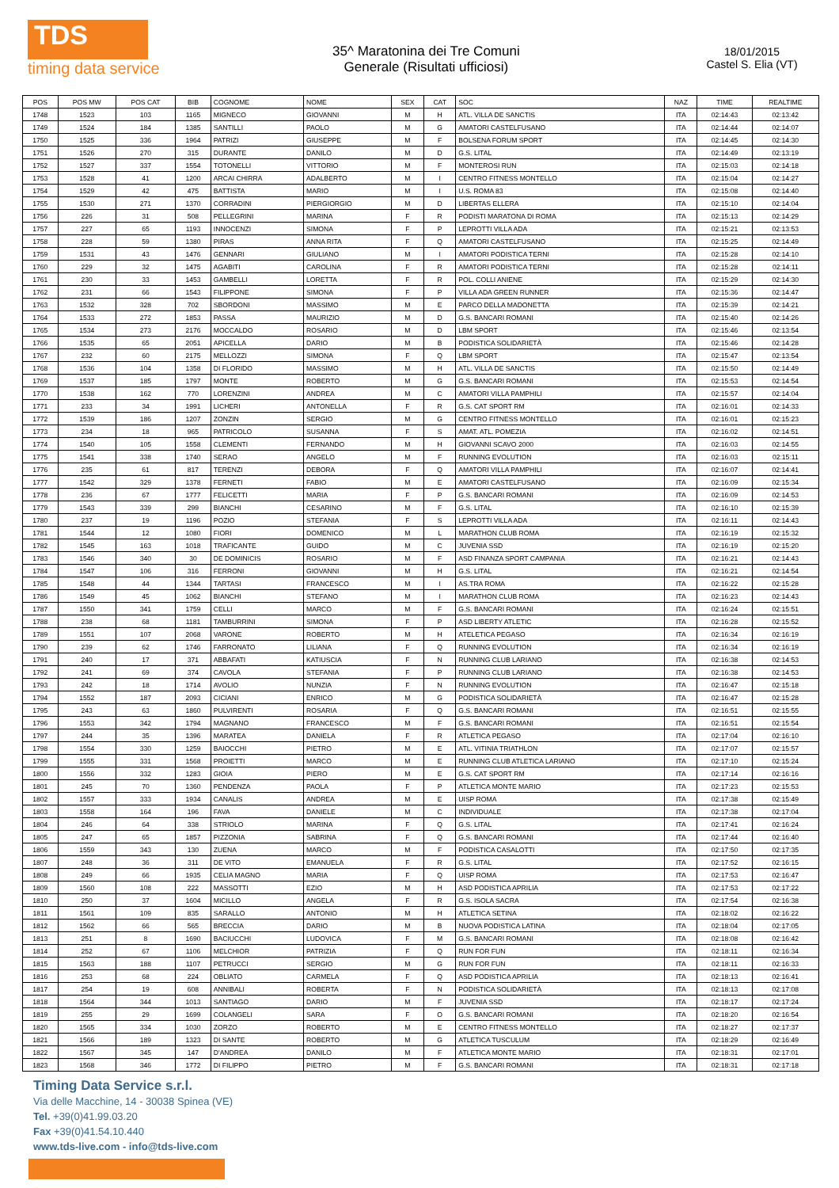TDS
timing data service
35^ Maratonina dei Tre Comuni
Generale (Risultati ufficiosi)
18/01/2015
Castel S. Elia (VT)
| POS | POS MW | POS CAT | BIB | COGNOME | NOME | SEX | CAT | SOC | NAZ | TIME | REALTIME |
| --- | --- | --- | --- | --- | --- | --- | --- | --- | --- | --- | --- |
| 1748 | 1523 | 103 | 1165 | MIGNECO | GIOVANNI | M | H | ATL. VILLA DE SANCTIS | ITA | 02:14:43 | 02:13:42 |
| 1749 | 1524 | 184 | 1385 | SANTILLI | PAOLO | M | G | AMATORI CASTELFUSANO | ITA | 02:14:44 | 02:14:07 |
| 1750 | 1525 | 336 | 1964 | PATRIZI | GIUSEPPE | M | F | BOLSENA FORUM SPORT | ITA | 02:14:45 | 02:14:30 |
| 1751 | 1526 | 270 | 315 | DURANTE | DANILO | M | D | G.S. LITAL | ITA | 02:14:49 | 02:13:19 |
| 1752 | 1527 | 337 | 1554 | TOTONELLI | VITTORIO | M | F | MONTEROSI RUN | ITA | 02:15:03 | 02:14:18 |
| 1753 | 1528 | 41 | 1200 | ARCAI CHIRRA | ADALBERTO | M | I | CENTRO FITNESS MONTELLO | ITA | 02:15:04 | 02:14:27 |
| 1754 | 1529 | 42 | 475 | BATTISTA | MARIO | M | I | U.S. ROMA 83 | ITA | 02:15:08 | 02:14:40 |
| 1755 | 1530 | 271 | 1370 | CORRADINI | PIERGIORGIO | M | D | LIBERTAS ELLERA | ITA | 02:15:10 | 02:14:04 |
| 1756 | 226 | 31 | 508 | PELLEGRINI | MARINA | F | R | PODISTI MARATONA DI ROMA | ITA | 02:15:13 | 02:14:29 |
| 1757 | 227 | 65 | 1193 | INNOCENZI | SIMONA | F | P | LEPROTTI VILLA ADA | ITA | 02:15:21 | 02:13:53 |
| 1758 | 228 | 59 | 1380 | PIRAS | ANNA RITA | F | Q | AMATORI CASTELFUSANO | ITA | 02:15:25 | 02:14:49 |
| 1759 | 1531 | 43 | 1476 | GENNARI | GIULIANO | M | I | AMATORI PODISTICA TERNI | ITA | 02:15:28 | 02:14:10 |
| 1760 | 229 | 32 | 1475 | AGABITI | CAROLINA | F | R | AMATORI PODISTICA TERNI | ITA | 02:15:28 | 02:14:11 |
| 1761 | 230 | 33 | 1453 | GAMBELLI | LORETTA | F | R | POL. COLLI ANIENE | ITA | 02:15:29 | 02:14:30 |
| 1762 | 231 | 66 | 1543 | FILIPPONE | SIMONA | F | P | VILLA ADA GREEN RUNNER | ITA | 02:15:36 | 02:14:47 |
| 1763 | 1532 | 328 | 702 | SBORDONI | MASSIMO | M | E | PARCO DELLA MADONETTA | ITA | 02:15:39 | 02:14:21 |
| 1764 | 1533 | 272 | 1853 | PASSA | MAURIZIO | M | D | G.S. BANCARI ROMANI | ITA | 02:15:40 | 02:14:26 |
| 1765 | 1534 | 273 | 2176 | MOCCALDO | ROSARIO | M | D | LBM SPORT | ITA | 02:15:46 | 02:13:54 |
| 1766 | 1535 | 65 | 2051 | APICELLA | DARIO | M | B | PODISTICA SOLIDARIETÀ | ITA | 02:15:46 | 02:14:28 |
| 1767 | 232 | 60 | 2175 | MELLOZZI | SIMONA | F | Q | LBM SPORT | ITA | 02:15:47 | 02:13:54 |
| 1768 | 1536 | 104 | 1358 | DI FLORIDO | MASSIMO | M | H | ATL. VILLA DE SANCTIS | ITA | 02:15:50 | 02:14:49 |
| 1769 | 1537 | 185 | 1797 | MONTE | ROBERTO | M | G | G.S. BANCARI ROMANI | ITA | 02:15:53 | 02:14:54 |
| 1770 | 1538 | 162 | 770 | LORENZINI | ANDREA | M | C | AMATORI VILLA PAMPHILI | ITA | 02:15:57 | 02:14:04 |
| 1771 | 233 | 34 | 1991 | LICHERI | ANTONELLA | F | R | G.S. CAT SPORT RM | ITA | 02:16:01 | 02:14:33 |
| 1772 | 1539 | 186 | 1207 | ZONZIN | SERGIO | M | G | CENTRO FITNESS MONTELLO | ITA | 02:16:01 | 02:15:23 |
| 1773 | 234 | 18 | 965 | PATRICOLO | SUSANNA | F | S | AMAT. ATL. POMEZIA | ITA | 02:16:02 | 02:14:51 |
| 1774 | 1540 | 105 | 1558 | CLEMENTI | FERNANDO | M | H | GIOVANNI SCAVO 2000 | ITA | 02:16:03 | 02:14:55 |
| 1775 | 1541 | 338 | 1740 | SERAO | ANGELO | M | F | RUNNING EVOLUTION | ITA | 02:16:03 | 02:15:11 |
| 1776 | 235 | 61 | 817 | TERENZI | DEBORA | F | Q | AMATORI VILLA PAMPHILI | ITA | 02:16:07 | 02:14:41 |
| 1777 | 1542 | 329 | 1378 | FERNETI | FABIO | M | E | AMATORI CASTELFUSANO | ITA | 02:16:09 | 02:15:34 |
| 1778 | 236 | 67 | 1777 | FELICETTI | MARIA | F | P | G.S. BANCARI ROMANI | ITA | 02:16:09 | 02:14:53 |
| 1779 | 1543 | 339 | 299 | BIANCHI | CESARINO | M | F | G.S. LITAL | ITA | 02:16:10 | 02:15:39 |
| 1780 | 237 | 19 | 1196 | POZIO | STEFANIA | F | S | LEPROTTI VILLA ADA | ITA | 02:16:11 | 02:14:43 |
| 1781 | 1544 | 12 | 1080 | FIORI | DOMENICO | M | L | MARATHON CLUB ROMA | ITA | 02:16:19 | 02:15:32 |
| 1782 | 1545 | 163 | 1018 | TRAFICANTE | GUIDO | M | C | JUVENIA SSD | ITA | 02:16:19 | 02:15:20 |
| 1783 | 1546 | 340 | 30 | DE DOMINICIS | ROSARIO | M | F | ASD FINANZA SPORT CAMPANIA | ITA | 02:16:21 | 02:14:43 |
| 1784 | 1547 | 106 | 316 | FERRONI | GIOVANNI | M | H | G.S. LITAL | ITA | 02:16:21 | 02:14:54 |
| 1785 | 1548 | 44 | 1344 | TARTASI | FRANCESCO | M | I | AS.TRA ROMA | ITA | 02:16:22 | 02:15:28 |
| 1786 | 1549 | 45 | 1062 | BIANCHI | STEFANO | M | I | MARATHON CLUB ROMA | ITA | 02:16:23 | 02:14:43 |
| 1787 | 1550 | 341 | 1759 | CELLI | MARCO | M | F | G.S. BANCARI ROMANI | ITA | 02:16:24 | 02:15:51 |
| 1788 | 238 | 68 | 1181 | TAMBURRINI | SIMONA | F | P | ASD LIBERTY ATLETIC | ITA | 02:16:28 | 02:15:52 |
| 1789 | 1551 | 107 | 2068 | VARONE | ROBERTO | M | H | ATELETICA PEGASO | ITA | 02:16:34 | 02:16:19 |
| 1790 | 239 | 62 | 1746 | FARRONATO | LILIANA | F | Q | RUNNING EVOLUTION | ITA | 02:16:34 | 02:16:19 |
| 1791 | 240 | 17 | 371 | ABBAFATI | KATIUSCIA | F | N | RUNNING CLUB LARIANO | ITA | 02:16:38 | 02:14:53 |
| 1792 | 241 | 69 | 374 | CAVOLA | STEFANIA | F | P | RUNNING CLUB LARIANO | ITA | 02:16:38 | 02:14:53 |
| 1793 | 242 | 18 | 1714 | AVOLIO | NUNZIA | F | N | RUNNING EVOLUTION | ITA | 02:16:47 | 02:15:18 |
| 1794 | 1552 | 187 | 2093 | CICIANI | ENRICO | M | G | PODISTICA SOLIDARIETÀ | ITA | 02:16:47 | 02:15:28 |
| 1795 | 243 | 63 | 1860 | PULVIRENTI | ROSARIA | F | Q | G.S. BANCARI ROMANI | ITA | 02:16:51 | 02:15:55 |
| 1796 | 1553 | 342 | 1794 | MAGNANO | FRANCESCO | M | F | G.S. BANCARI ROMANI | ITA | 02:16:51 | 02:15:54 |
| 1797 | 244 | 35 | 1396 | MARATEA | DANIELA | F | R | ATLETICA PEGASO | ITA | 02:17:04 | 02:16:10 |
| 1798 | 1554 | 330 | 1259 | BAIOCCHI | PIETRO | M | E | ATL. VITINIA TRIATHLON | ITA | 02:17:07 | 02:15:57 |
| 1799 | 1555 | 331 | 1568 | PROIETTI | MARCO | M | E | RUNNING CLUB ATLETICA LARIANO | ITA | 02:17:10 | 02:15:24 |
| 1800 | 1556 | 332 | 1283 | GIOIA | PIERO | M | E | G.S. CAT SPORT RM | ITA | 02:17:14 | 02:16:16 |
| 1801 | 245 | 70 | 1360 | PENDENZA | PAOLA | F | P | ATLETICA MONTE MARIO | ITA | 02:17:23 | 02:15:53 |
| 1802 | 1557 | 333 | 1934 | CANALIS | ANDREA | M | E | UISP ROMA | ITA | 02:17:38 | 02:15:49 |
| 1803 | 1558 | 164 | 196 | FAVA | DANIELE | M | C | INDIVIDUALE | ITA | 02:17:38 | 02:17:04 |
| 1804 | 246 | 64 | 338 | STRIOLO | MARINA | F | Q | G.S. LITAL | ITA | 02:17:41 | 02:16:24 |
| 1805 | 247 | 65 | 1857 | PIZZONIA | SABRINA | F | Q | G.S. BANCARI ROMANI | ITA | 02:17:44 | 02:16:40 |
| 1806 | 1559 | 343 | 130 | ZUENA | MARCO | M | F | PODISTICA CASALOTTI | ITA | 02:17:50 | 02:17:35 |
| 1807 | 248 | 36 | 311 | DE VITO | EMANUELA | F | R | G.S. LITAL | ITA | 02:17:52 | 02:16:15 |
| 1808 | 249 | 66 | 1935 | CELIA MAGNO | MARIA | F | Q | UISP ROMA | ITA | 02:17:53 | 02:16:47 |
| 1809 | 1560 | 108 | 222 | MASSOTTI | EZIO | M | H | ASD PODISTICA APRILIA | ITA | 02:17:53 | 02:17:22 |
| 1810 | 250 | 37 | 1604 | MICILLO | ANGELA | F | R | G.S. ISOLA SACRA | ITA | 02:17:54 | 02:16:38 |
| 1811 | 1561 | 109 | 835 | SARALLO | ANTONIO | M | H | ATLETICA SETINA | ITA | 02:18:02 | 02:16:22 |
| 1812 | 1562 | 66 | 565 | BRECCIA | DARIO | M | B | NUOVA PODISTICA LATINA | ITA | 02:18:04 | 02:17:05 |
| 1813 | 251 | 8 | 1690 | BACIUCCHI | LUDOVICA | F | M | G.S. BANCARI ROMANI | ITA | 02:18:08 | 02:16:42 |
| 1814 | 252 | 67 | 1106 | MELCHIOR | PATRIZIA | F | Q | RUN FOR FUN | ITA | 02:18:11 | 02:16:34 |
| 1815 | 1563 | 188 | 1107 | PETRUCCI | SERGIO | M | G | RUN FOR FUN | ITA | 02:18:11 | 02:16:33 |
| 1816 | 253 | 68 | 224 | OBLIATO | CARMELA | F | Q | ASD PODISTICA APRILIA | ITA | 02:18:13 | 02:16:41 |
| 1817 | 254 | 19 | 608 | ANNIBALI | ROBERTA | F | N | PODISTICA SOLIDARIETÀ | ITA | 02:18:13 | 02:17:08 |
| 1818 | 1564 | 344 | 1013 | SANTIAGO | DARIO | M | F | JUVENIA SSD | ITA | 02:18:17 | 02:17:24 |
| 1819 | 255 | 29 | 1699 | COLANGELI | SARA | F | O | G.S. BANCARI ROMANI | ITA | 02:18:20 | 02:16:54 |
| 1820 | 1565 | 334 | 1030 | ZORZO | ROBERTO | M | E | CENTRO FITNESS MONTELLO | ITA | 02:18:27 | 02:17:37 |
| 1821 | 1566 | 189 | 1323 | DI SANTE | ROBERTO | M | G | ATLETICA TUSCULUM | ITA | 02:18:29 | 02:16:49 |
| 1822 | 1567 | 345 | 147 | D'ANDREA | DANILO | M | F | ATLETICA MONTE MARIO | ITA | 02:18:31 | 02:17:01 |
| 1823 | 1568 | 346 | 1772 | DI FILIPPO | PIETRO | M | F | G.S. BANCARI ROMANI | ITA | 02:18:31 | 02:17:18 |
Timing Data Service s.r.l.
Via delle Macchine, 14 - 30038 Spinea (VE)
Tel. +39(0)41.99.03.20
Fax +39(0)41.54.10.440
www.tds-live.com - info@tds-live.com